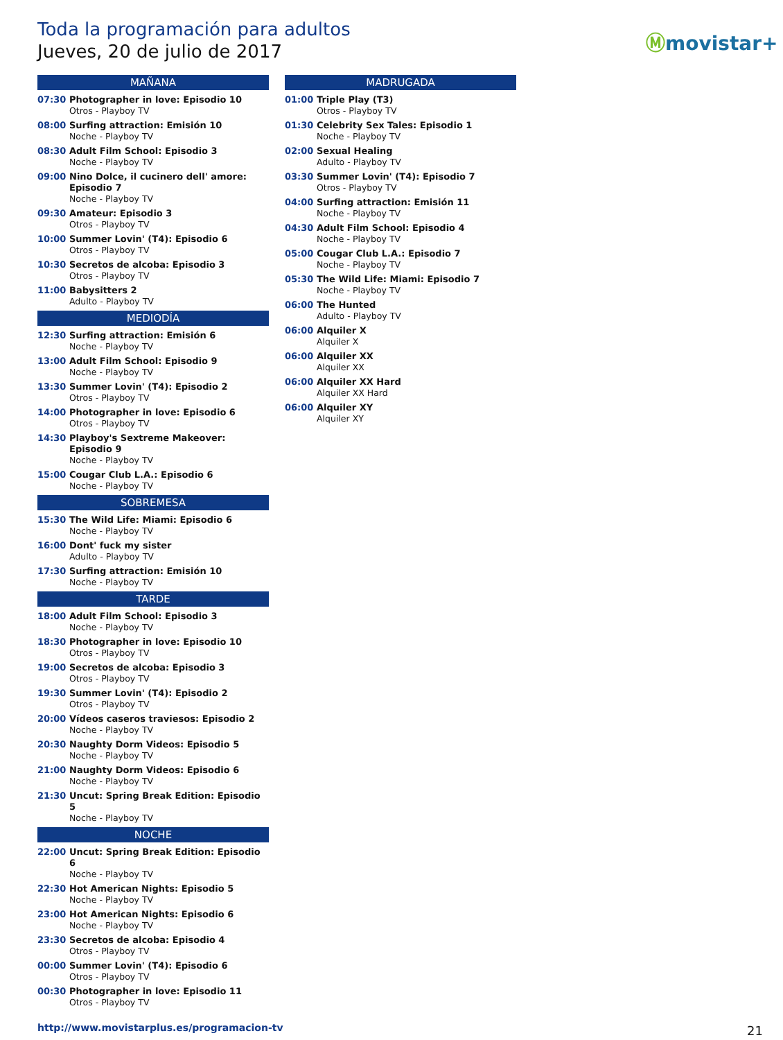Toda la programación para adultos
Jueves, 20 de julio de 2017
Ⓜmovistar+
MAÑANA
07:30 Photographer in love: Episodio 10
Otros - Playboy TV
08:00 Surfing attraction: Emisión 10
Noche - Playboy TV
08:30 Adult Film School: Episodio 3
Noche - Playboy TV
09:00 Nino Dolce, il cucinero dell' amore: Episodio 7
Noche - Playboy TV
09:30 Amateur: Episodio 3
Otros - Playboy TV
10:00 Summer Lovin' (T4): Episodio 6
Otros - Playboy TV
10:30 Secretos de alcoba: Episodio 3
Otros - Playboy TV
11:00 Babysitters 2
Adulto - Playboy TV
MEDIODÍA
12:30 Surfing attraction: Emisión 6
Noche - Playboy TV
13:00 Adult Film School: Episodio 9
Noche - Playboy TV
13:30 Summer Lovin' (T4): Episodio 2
Otros - Playboy TV
14:00 Photographer in love: Episodio 6
Otros - Playboy TV
14:30 Playboy's Sextreme Makeover: Episodio 9
Noche - Playboy TV
15:00 Cougar Club L.A.: Episodio 6
Noche - Playboy TV
SOBREMESA
15:30 The Wild Life: Miami: Episodio 6
Noche - Playboy TV
16:00 Dont' fuck my sister
Adulto - Playboy TV
17:30 Surfing attraction: Emisión 10
Noche - Playboy TV
TARDE
18:00 Adult Film School: Episodio 3
Noche - Playboy TV
18:30 Photographer in love: Episodio 10
Otros - Playboy TV
19:00 Secretos de alcoba: Episodio 3
Otros - Playboy TV
19:30 Summer Lovin' (T4): Episodio 2
Otros - Playboy TV
20:00 Vídeos caseros traviesos: Episodio 2
Noche - Playboy TV
20:30 Naughty Dorm Videos: Episodio 5
Noche - Playboy TV
21:00 Naughty Dorm Videos: Episodio 6
Noche - Playboy TV
21:30 Uncut: Spring Break Edition: Episodio 5
Noche - Playboy TV
NOCHE
22:00 Uncut: Spring Break Edition: Episodio 6
Noche - Playboy TV
22:30 Hot American Nights: Episodio 5
Noche - Playboy TV
23:00 Hot American Nights: Episodio 6
Noche - Playboy TV
23:30 Secretos de alcoba: Episodio 4
Otros - Playboy TV
00:00 Summer Lovin' (T4): Episodio 6
Otros - Playboy TV
00:30 Photographer in love: Episodio 11
Otros - Playboy TV
MADRUGADA
01:00 Triple Play (T3)
Otros - Playboy TV
01:30 Celebrity Sex Tales: Episodio 1
Noche - Playboy TV
02:00 Sexual Healing
Adulto - Playboy TV
03:30 Summer Lovin' (T4): Episodio 7
Otros - Playboy TV
04:00 Surfing attraction: Emisión 11
Noche - Playboy TV
04:30 Adult Film School: Episodio 4
Noche - Playboy TV
05:00 Cougar Club L.A.: Episodio 7
Noche - Playboy TV
05:30 The Wild Life: Miami: Episodio 7
Noche - Playboy TV
06:00 The Hunted
Adulto - Playboy TV
06:00 Alquiler X
Alquiler X
06:00 Alquiler XX
Alquiler XX
06:00 Alquiler XX Hard
Alquiler XX Hard
06:00 Alquiler XY
Alquiler XY
http://www.movistarplus.es/programacion-tv
21